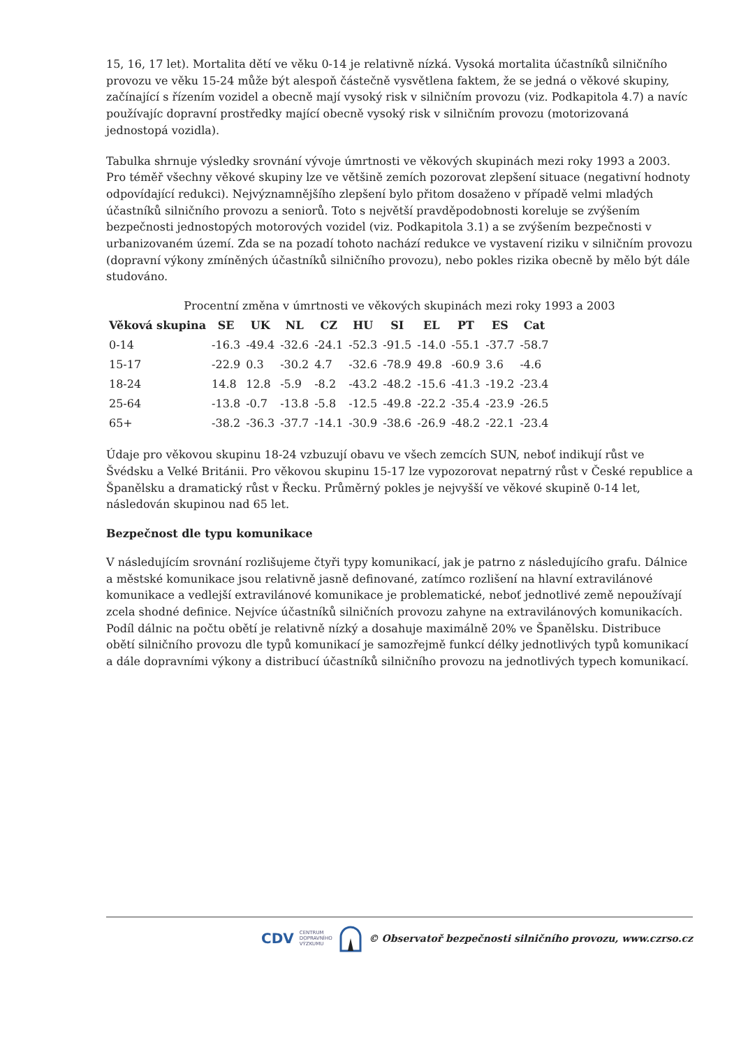15, 16, 17 let). Mortalita dětí ve věku 0-14 je relativně nízká. Vysoká mortalita účastníků silničního provozu ve věku 15-24 může být alespoň částečně vysvětlena faktem, že se jedná o věkové skupiny, začínající s řízením vozidel a obecně mají vysoký risk v silničním provozu (viz. Podkapitola 4.7) a navíc používajíc dopravní prostředky mající obecně vysoký risk v silničním provozu (motorizovaná jednostopá vozidla).
Tabulka shrnuje výsledky srovnání vývoje úmrtnosti ve věkových skupinách mezi roky 1993 a 2003. Pro téměř všechny věkové skupiny lze ve většině zemích pozorovat zlepšení situace (negativní hodnoty odpovídající redukci). Nejvýznamnějšího zlepšení bylo přitom dosaženo v případě velmi mladých účastníků silničního provozu a seniorů. Toto s největší pravděpodobnosti koreluje se zvýšením bezpečnosti jednostopých motorových vozidel (viz. Podkapitola 3.1) a se zvýšením bezpečnosti v urbanizovaném území. Zda se na pozadí tohoto nachází redukce ve vystavení riziku v silničním provozu (dopravní výkony zmíněných účastníků silničního provozu), nebo pokles rizika obecně by mělo být dále studováno.
Procentní změna v úmrtnosti ve věkových skupinách mezi roky 1993 a 2003
| Věková skupina | SE | UK | NL | CZ | HU | SI | EL | PT | ES | Cat |
| --- | --- | --- | --- | --- | --- | --- | --- | --- | --- | --- |
| 0-14 | -16.3 | -49.4 | -32.6 | -24.1 | -52.3 | -91.5 | -14.0 | -55.1 | -37.7 | -58.7 |
| 15-17 | -22.9 | 0.3 | -30.2 | 4.7 | -32.6 | -78.9 | 49.8 | -60.9 | 3.6 | -4.6 |
| 18-24 | 14.8 | 12.8 | -5.9 | -8.2 | -43.2 | -48.2 | -15.6 | -41.3 | -19.2 | -23.4 |
| 25-64 | -13.8 | -0.7 | -13.8 | -5.8 | -12.5 | -49.8 | -22.2 | -35.4 | -23.9 | -26.5 |
| 65+ | -38.2 | -36.3 | -37.7 | -14.1 | -30.9 | -38.6 | -26.9 | -48.2 | -22.1 | -23.4 |
Údaje pro věkovou skupinu 18-24 vzbuzují obavu ve všech zemcích SUN, neboť indikují růst ve Švédsku a Velké Británii. Pro věkovou skupinu 15-17 lze vypozorovat nepatrný růst v České republice a Španělsku a dramatický růst v Řecku. Průměrný pokles je nejvyšší ve věkové skupině 0-14 let, následován skupinou nad 65 let.
Bezpečnost dle typu komunikace
V následujícím srovnání rozlišujeme čtyři typy komunikací, jak je patrno z následujícího grafu. Dálnice a městské komunikace jsou relativně jasně definované, zatímco rozlišení na hlavní extravilánové komunikace a vedlejší extravilánové komunikace je problematické, neboť jednotlivé země nepoužívají zcela shodné definice. Nejvíce účastníků silničních provozu zahyne na extravilánových komunikacích. Podíl dálnic na počtu obětí je relativně nízký a dosahuje maximálně 20% ve Španělsku. Distribuce obětí silničního provozu dle typů komunikací je samozřejmě funkcí délky jednotlivých typů komunikací a dále dopravními výkony a distribucí účastníků silničního provozu na jednotlivých typech komunikací.
CDV CENTRUM
DOPRAVNÍHO
VÝZKUMU © Observatoř bezpečnosti silničního provozu, www.czrso.cz